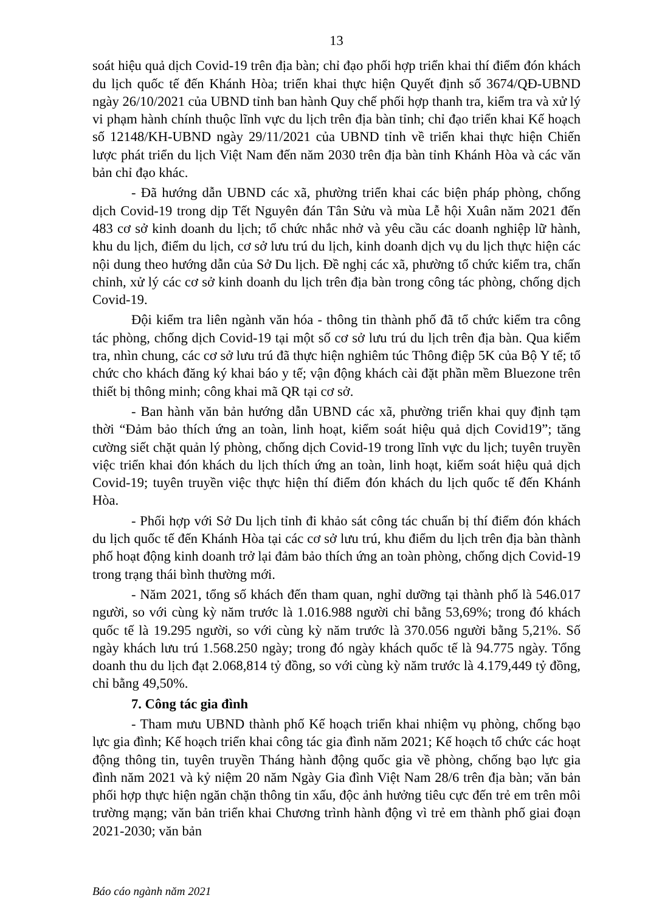13
soát hiệu quả dịch Covid-19 trên địa bàn; chỉ đạo phối hợp triển khai thí điểm đón khách du lịch quốc tế đến Khánh Hòa; triển khai thực hiện Quyết định số 3674/QĐ-UBND ngày 26/10/2021 của UBND tỉnh ban hành Quy chế phối hợp thanh tra, kiểm tra và xử lý vi phạm hành chính thuộc lĩnh vực du lịch trên địa bàn tỉnh; chỉ đạo triển khai Kế hoạch số 12148/KH-UBND ngày 29/11/2021 của UBND tỉnh về triển khai thực hiện Chiến lược phát triển du lịch Việt Nam đến năm 2030 trên địa bàn tỉnh Khánh Hòa và các văn bản chỉ đạo khác.
- Đã hướng dẫn UBND các xã, phường triển khai các biện pháp phòng, chống dịch Covid-19 trong dịp Tết Nguyên đán Tân Sửu và mùa Lễ hội Xuân năm 2021 đến 483 cơ sở kinh doanh du lịch; tổ chức nhắc nhở và yêu cầu các doanh nghiệp lữ hành, khu du lịch, điểm du lịch, cơ sở lưu trú du lịch, kinh doanh dịch vụ du lịch thực hiện các nội dung theo hướng dẫn của Sở Du lịch. Đề nghị các xã, phường tổ chức kiểm tra, chấn chỉnh, xử lý các cơ sở kinh doanh du lịch trên địa bàn trong công tác phòng, chống dịch Covid-19.
Đội kiểm tra liên ngành văn hóa - thông tin thành phố đã tổ chức kiểm tra công tác phòng, chống dịch Covid-19 tại một số cơ sở lưu trú du lịch trên địa bàn. Qua kiểm tra, nhìn chung, các cơ sở lưu trú đã thực hiện nghiêm túc Thông điệp 5K của Bộ Y tế; tổ chức cho khách đăng ký khai báo y tế; vận động khách cài đặt phần mềm Bluezone trên thiết bị thông minh; công khai mã QR tại cơ sở.
- Ban hành văn bản hướng dẫn UBND các xã, phường triển khai quy định tạm thời “Đảm bảo thích ứng an toàn, linh hoạt, kiểm soát hiệu quả dịch Covid19”; tăng cường siết chặt quản lý phòng, chống dịch Covid-19 trong lĩnh vực du lịch; tuyên truyền việc triển khai đón khách du lịch thích ứng an toàn, linh hoạt, kiểm soát hiệu quả dịch Covid-19; tuyên truyền việc thực hiện thí điểm đón khách du lịch quốc tế đến Khánh Hòa.
- Phối hợp với Sở Du lịch tỉnh đi khảo sát công tác chuẩn bị thí điểm đón khách du lịch quốc tế đến Khánh Hòa tại các cơ sở lưu trú, khu điểm du lịch trên địa bàn thành phố hoạt động kinh doanh trở lại đảm bảo thích ứng an toàn phòng, chống dịch Covid-19 trong trạng thái bình thường mới.
- Năm 2021, tổng số khách đến tham quan, nghỉ dưỡng tại thành phố là 546.017 người, so với cùng kỳ năm trước là 1.016.988 người chỉ bằng 53,69%; trong đó khách quốc tế là 19.295 người, so với cùng kỳ năm trước là 370.056 người bằng 5,21%. Số ngày khách lưu trú 1.568.250 ngày; trong đó ngày khách quốc tế là 94.775 ngày. Tổng doanh thu du lịch đạt 2.068,814 tỷ đồng, so với cùng kỳ năm trước là 4.179,449 tỷ đồng, chỉ bằng 49,50%.
7. Công tác gia đình
- Tham mưu UBND thành phố Kế hoạch triển khai nhiệm vụ phòng, chống bạo lực gia đình; Kế hoạch triển khai công tác gia đình năm 2021; Kế hoạch tổ chức các hoạt động thông tin, tuyên truyền Tháng hành động quốc gia về phòng, chống bạo lực gia đình năm 2021 và kỷ niệm 20 năm Ngày Gia đình Việt Nam 28/6 trên địa bàn; văn bản phối hợp thực hiện ngăn chặn thông tin xấu, độc ảnh hưởng tiêu cực đến trẻ em trên môi trường mạng; văn bản triển khai Chương trình hành động vì trẻ em thành phố giai đoạn 2021-2030; văn bản
Báo cáo ngành năm 2021